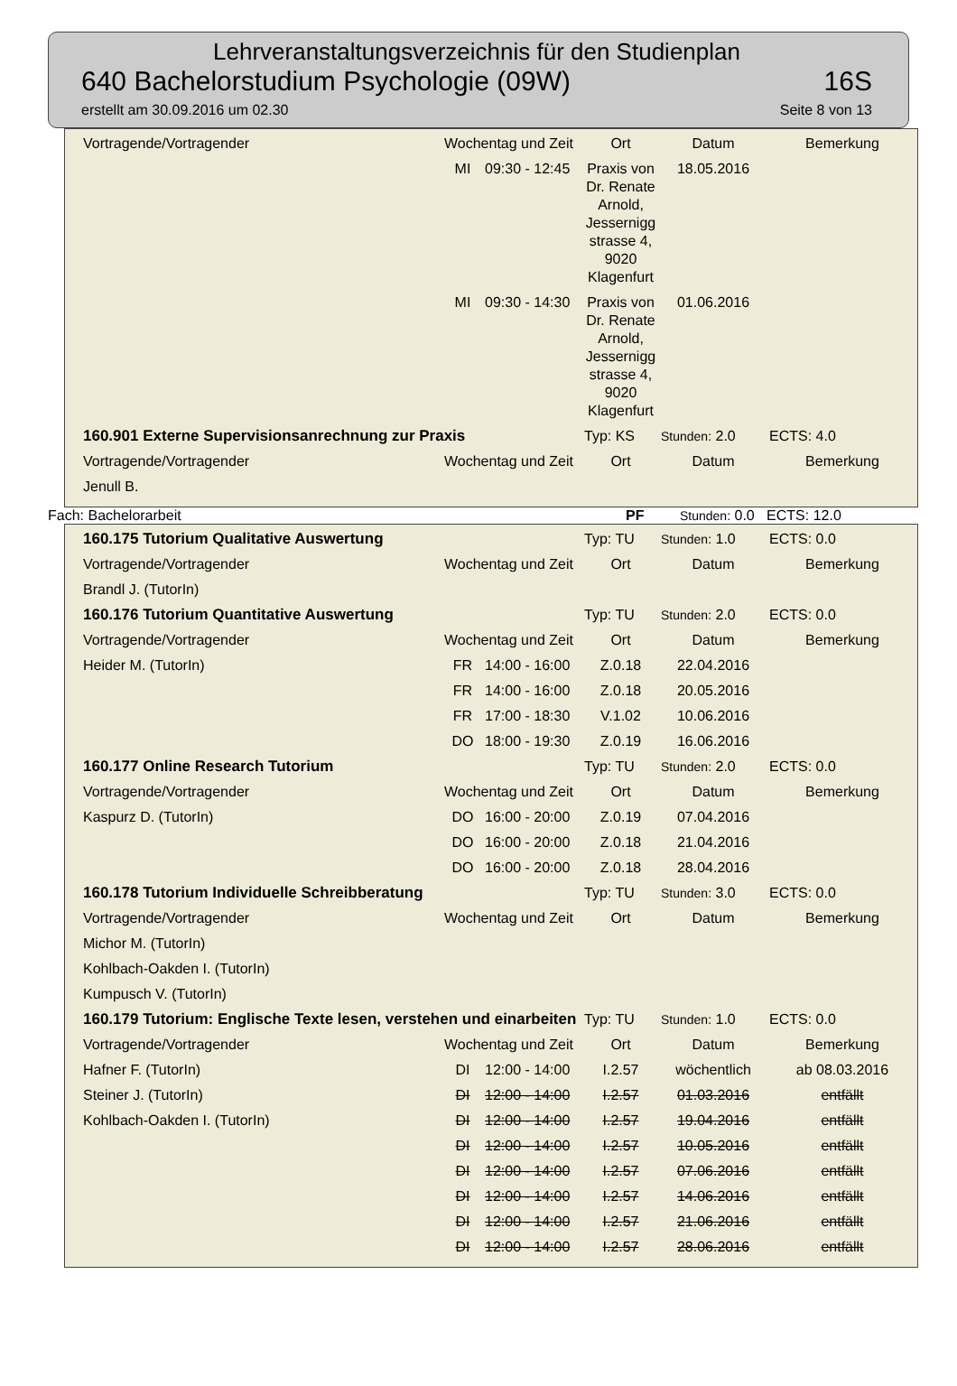Lehrveranstaltungsverzeichnis für den Studienplan
640 Bachelorstudium Psychologie (09W) 16S
erstellt am 30.09.2016 um 02.30 Seite 8 von 13
| Vortragende/Vortragender | Wochentag und Zeit | | Ort | Datum | Bemerkung |
| | MI | 09:30 - 12:45 | Praxis von Dr. Renate Arnold, Jessernigg strasse 4, 9020 Klagenfurt | 18.05.2016 | |
| | MI | 09:30 - 14:30 | Praxis von Dr. Renate Arnold, Jessernigg strasse 4, 9020 Klagenfurt | 01.06.2016 | |
| 160.901 Externe Supervisionsanrechnung zur Praxis | | | Typ: KS | Stunden: 2.0 | ECTS: 4.0 |
| Vortragende/Vortragender | Wochentag und Zeit | | Ort | Datum | Bemerkung |
| Jenull B. | | | | | |
Fach: Bachelorarbeit PF Stunden: 0.0 ECTS: 12.0
| 160.175 Tutorium Qualitative Auswertung | | | Typ: TU | Stunden: 1.0 | ECTS: 0.0 |
| Vortragende/Vortragender | Wochentag und Zeit | | Ort | Datum | Bemerkung |
| Brandl J. (TutorIn) | | | | | |
| 160.176 Tutorium Quantitative Auswertung | | | Typ: TU | Stunden: 2.0 | ECTS: 0.0 |
| Vortragende/Vortragender | Wochentag und Zeit | | Ort | Datum | Bemerkung |
| Heider M. (TutorIn) | FR | 14:00 - 16:00 | Z.0.18 | 22.04.2016 | |
| | FR | 14:00 - 16:00 | Z.0.18 | 20.05.2016 | |
| | FR | 17:00 - 18:30 | V.1.02 | 10.06.2016 | |
| | DO | 18:00 - 19:30 | Z.0.19 | 16.06.2016 | |
| 160.177 Online Research Tutorium | | | Typ: TU | Stunden: 2.0 | ECTS: 0.0 |
| Vortragende/Vortragender | Wochentag und Zeit | | Ort | Datum | Bemerkung |
| Kaspurz D. (TutorIn) | DO | 16:00 - 20:00 | Z.0.19 | 07.04.2016 | |
| | DO | 16:00 - 20:00 | Z.0.18 | 21.04.2016 | |
| | DO | 16:00 - 20:00 | Z.0.18 | 28.04.2016 | |
| 160.178 Tutorium Individuelle Schreibberatung | | | Typ: TU | Stunden: 3.0 | ECTS: 0.0 |
| Vortragende/Vortragender | Wochentag und Zeit | | Ort | Datum | Bemerkung |
| Michor M. (TutorIn) | | | | | |
| Kohlbach-Oakden I. (TutorIn) | | | | | |
| Kumpusch V. (TutorIn) | | | | | |
| 160.179 Tutorium: Englische Texte lesen, verstehen und einarbeiten | | | Typ: TU | Stunden: 1.0 | ECTS: 0.0 |
| Vortragende/Vortragender | Wochentag und Zeit | | Ort | Datum | Bemerkung |
| Hafner F. (TutorIn) | DI | 12:00 - 14:00 | I.2.57 | wöchentlich | ab 08.03.2016 |
| Steiner J. (TutorIn) | DI | 12:00 - 14:00 | I.2.57 | 01.03.2016 | entfällt |
| Kohlbach-Oakden I. (TutorIn) | DI | 12:00 - 14:00 | I.2.57 | 19.04.2016 | entfällt |
| | DI | 12:00 - 14:00 | I.2.57 | 10.05.2016 | entfällt |
| | DI | 12:00 - 14:00 | I.2.57 | 07.06.2016 | entfällt |
| | DI | 12:00 - 14:00 | I.2.57 | 14.06.2016 | entfällt |
| | DI | 12:00 - 14:00 | I.2.57 | 21.06.2016 | entfällt |
| | DI | 12:00 - 14:00 | I.2.57 | 28.06.2016 | entfällt |